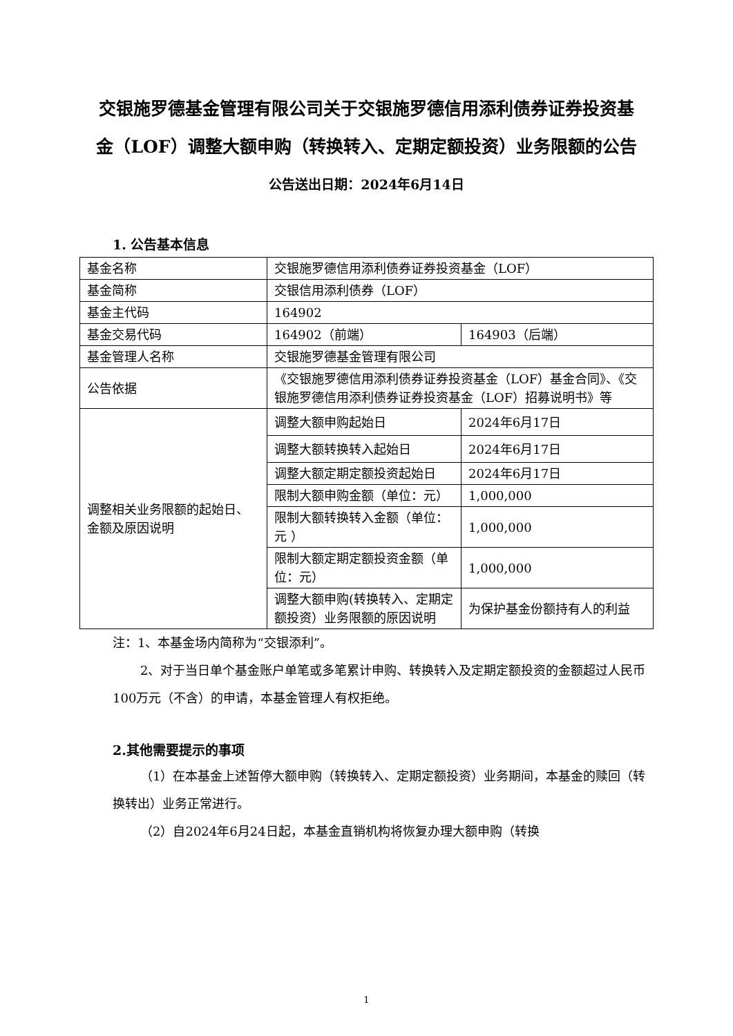交银施罗德基金管理有限公司关于交银施罗德信用添利债券证券投资基金（LOF）调整大额申购（转换转入、定期定额投资）业务限额的公告
公告送出日期：2024年6月14日
1. 公告基本信息
| 基金名称 | 交银施罗德信用添利债券证券投资基金（LOF） | |
| 基金简称 | 交银信用添利债券（LOF） | |
| 基金主代码 | 164902 | |
| 基金交易代码 | 164902（前端） | 164903（后端） |
| 基金管理人名称 | 交银施罗德基金管理有限公司 | |
| 公告依据 | 《交银施罗德信用添利债券证券投资基金（LOF）基金合同》、《交银施罗德信用添利债券证券投资基金（LOF）招募说明书》等 | |
| 调整相关业务限额的起始日、金额及原因说明 | 调整大额申购起始日 | 2024年6月17日 |
| | 调整大额转换转入起始日 | 2024年6月17日 |
| | 调整大额定期定额投资起始日 | 2024年6月17日 |
| | 限制大额申购金额（单位：元） | 1,000,000 |
| | 限制大额转换转入金额（单位：元 ） | 1,000,000 |
| | 限制大额定期定额投资金额（单位：元） | 1,000,000 |
| | 调整大额申购(转换转入、定期定额投资）业务限额的原因说明 | 为保护基金份额持有人的利益 |
注：1、本基金场内简称为“交银添利”。
2、对于当日单个基金账户单笔或多笔累计申购、转换转入及定期定额投资的金额超过人民币100万元（不含）的申请，本基金管理人有权拒绝。
2.其他需要提示的事项
（1）在本基金上述暂停大额申购（转换转入、定期定额投资）业务期间，本基金的赎回（转换转出）业务正常进行。
（2）自2024年6月24日起，本基金直销机构将恢复办理大额申购（转换
1